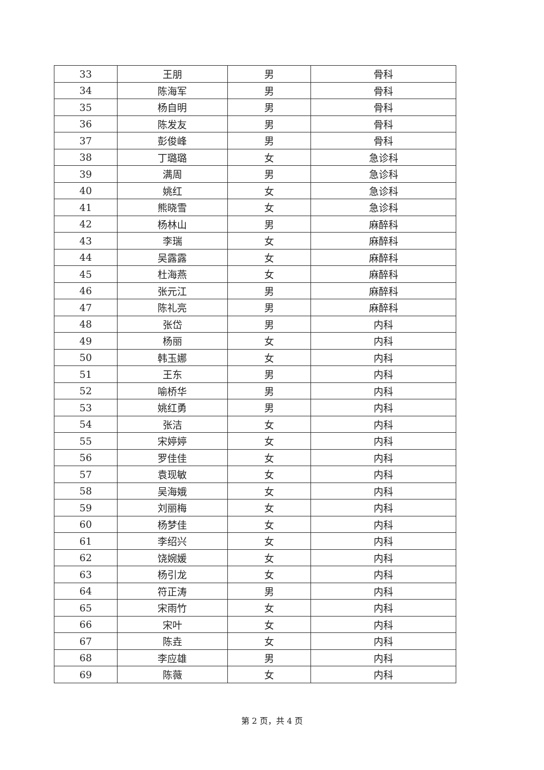| 33 | 王朋 | 男 | 骨科 |
| 34 | 陈海军 | 男 | 骨科 |
| 35 | 杨自明 | 男 | 骨科 |
| 36 | 陈发友 | 男 | 骨科 |
| 37 | 彭俊峰 | 男 | 骨科 |
| 38 | 丁璐璐 | 女 | 急诊科 |
| 39 | 满周 | 男 | 急诊科 |
| 40 | 姚红 | 女 | 急诊科 |
| 41 | 熊晓雪 | 女 | 急诊科 |
| 42 | 杨林山 | 男 | 麻醉科 |
| 43 | 李瑞 | 女 | 麻醉科 |
| 44 | 吴露露 | 女 | 麻醉科 |
| 45 | 杜海燕 | 女 | 麻醉科 |
| 46 | 张元江 | 男 | 麻醉科 |
| 47 | 陈礼亮 | 男 | 麻醉科 |
| 48 | 张岱 | 男 | 内科 |
| 49 | 杨丽 | 女 | 内科 |
| 50 | 韩玉娜 | 女 | 内科 |
| 51 | 王东 | 男 | 内科 |
| 52 | 喻桥华 | 男 | 内科 |
| 53 | 姚红勇 | 男 | 内科 |
| 54 | 张洁 | 女 | 内科 |
| 55 | 宋婷婷 | 女 | 内科 |
| 56 | 罗佳佳 | 女 | 内科 |
| 57 | 袁现敏 | 女 | 内科 |
| 58 | 吴海娥 | 女 | 内科 |
| 59 | 刘丽梅 | 女 | 内科 |
| 60 | 杨梦佳 | 女 | 内科 |
| 61 | 李绍兴 | 女 | 内科 |
| 62 | 饶婉媛 | 女 | 内科 |
| 63 | 杨引龙 | 女 | 内科 |
| 64 | 符正涛 | 男 | 内科 |
| 65 | 宋雨竹 | 女 | 内科 |
| 66 | 宋叶 | 女 | 内科 |
| 67 | 陈垚 | 女 | 内科 |
| 68 | 李应雄 | 男 | 内科 |
| 69 | 陈薇 | 女 | 内科 |
第 2 页，共 4 页